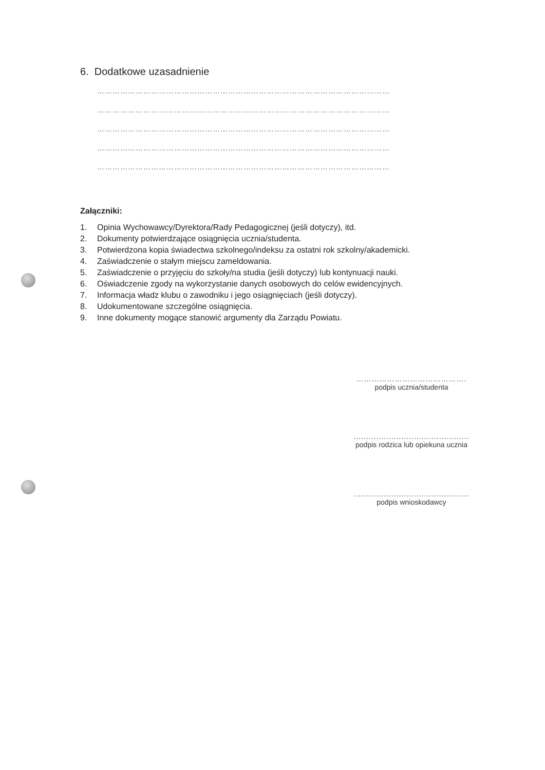6. Dodatkowe uzasadnienie
……………………………………………………………………………………………………
……………………………………………………………………………………………………
……………………………………………………………………………………………………
……………………………………………………………………………………………………
……………………………………………………………………………………………………
Załączniki:
1. Opinia Wychowawcy/Dyrektora/Rady Pedagogicznej (jeśli dotyczy), itd.
2. Dokumenty potwierdzające osiągnięcia ucznia/studenta.
3. Potwierdzona kopia świadectwa szkolnego/indeksu za ostatni rok szkolny/akademicki.
4. Zaświadczenie o stałym miejscu zameldowania.
5. Zaświadczenie o przyjęciu do szkoły/na studia (jeśli dotyczy) lub kontynuacji nauki.
6. Oświadczenie zgody na wykorzystanie danych osobowych do celów ewidencyjnych.
7. Informacja władz klubu o zawodniku i jego osiągnięciach (jeśli dotyczy).
8. Udokumentowane szczególne osiągnięcia.
9. Inne dokumenty mogące stanowić argumenty dla Zarządu Powiatu.
…………………………………….
podpis ucznia/studenta
..............................................
podpis rodzica lub opiekuna ucznia
..............................................
podpis wnioskodawcy